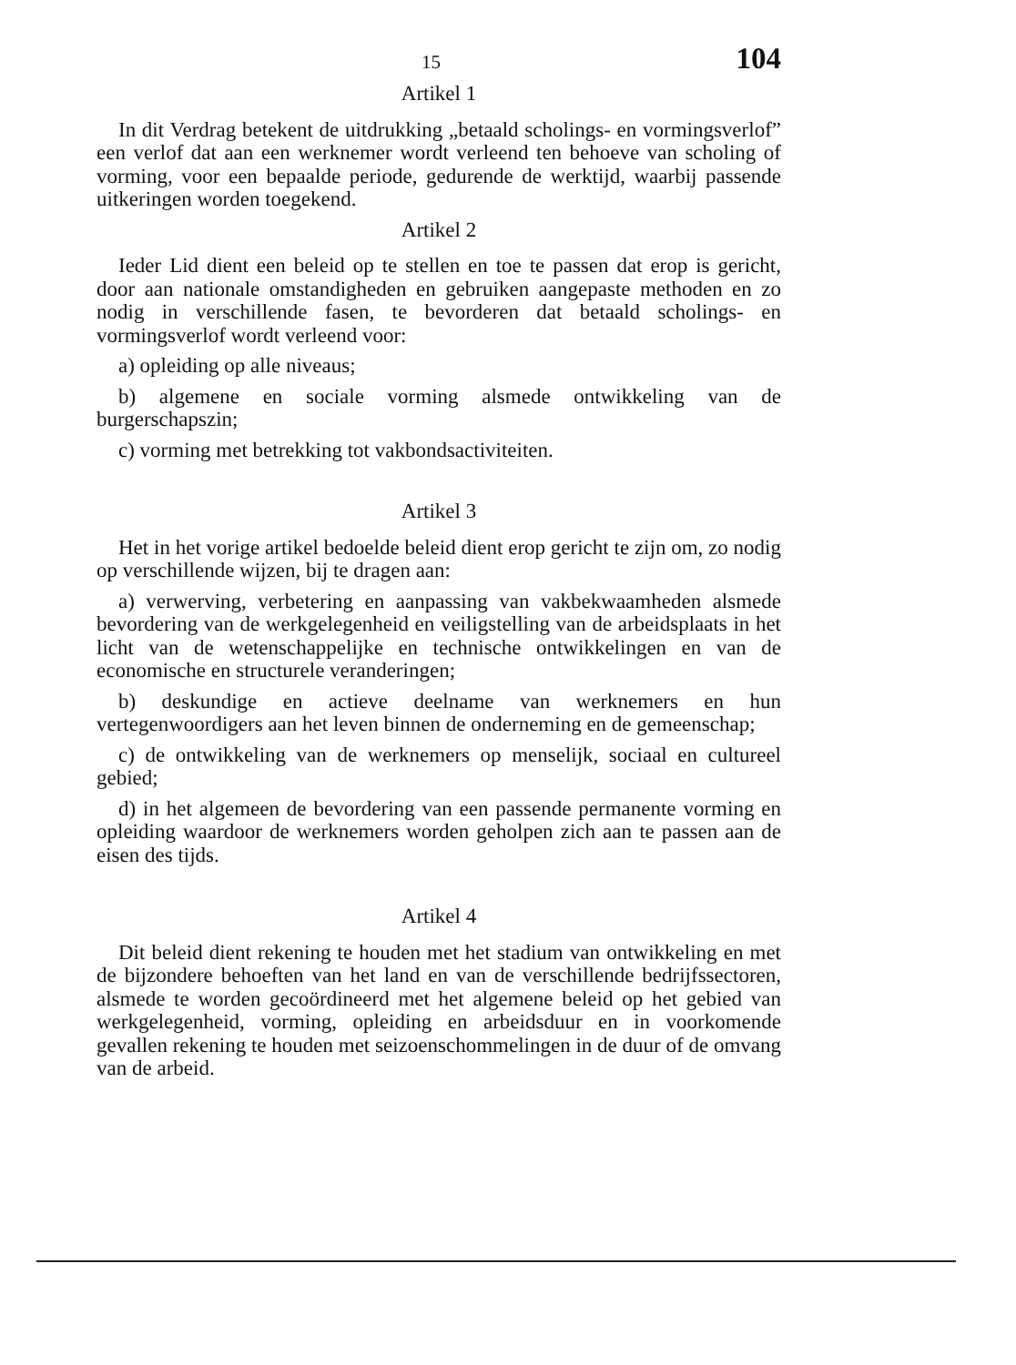15 104
Artikel 1
In dit Verdrag betekent de uitdrukking „betaald scholings- en vormingsverlof” een verlof dat aan een werknemer wordt verleend ten behoeve van scholing of vorming, voor een bepaalde periode, gedurende de werktijd, waarbij passende uitkeringen worden toegekend.
Artikel 2
Ieder Lid dient een beleid op te stellen en toe te passen dat erop is gericht, door aan nationale omstandigheden en gebruiken aangepaste methoden en zo nodig in verschillende fasen, te bevorderen dat betaald scholings- en vormingsverlof wordt verleend voor:
a) opleiding op alle niveaus;
b) algemene en sociale vorming alsmede ontwikkeling van de burgerschapszin;
c) vorming met betrekking tot vakbondsactiviteiten.
Artikel 3
Het in het vorige artikel bedoelde beleid dient erop gericht te zijn om, zo nodig op verschillende wijzen, bij te dragen aan:
a) verwerving, verbetering en aanpassing van vakbekwaamheden alsmede bevordering van de werkgelegenheid en veiligstelling van de arbeidsplaats in het licht van de wetenschappelijke en technische ontwikkelingen en van de economische en structurele veranderingen;
b) deskundige en actieve deelname van werknemers en hun vertegenwoordigers aan het leven binnen de onderneming en de gemeenschap;
c) de ontwikkeling van de werknemers op menselijk, sociaal en cultureel gebied;
d) in het algemeen de bevordering van een passende permanente vorming en opleiding waardoor de werknemers worden geholpen zich aan te passen aan de eisen des tijds.
Artikel 4
Dit beleid dient rekening te houden met het stadium van ontwikkeling en met de bijzondere behoeften van het land en van de verschillende bedrijfssectoren, alsmede te worden gecoördineerd met het algemene beleid op het gebied van werkgelegenheid, vorming, opleiding en arbeidsduur en in voorkomende gevallen rekening te houden met seizoenschommelingen in de duur of de omvang van de arbeid.